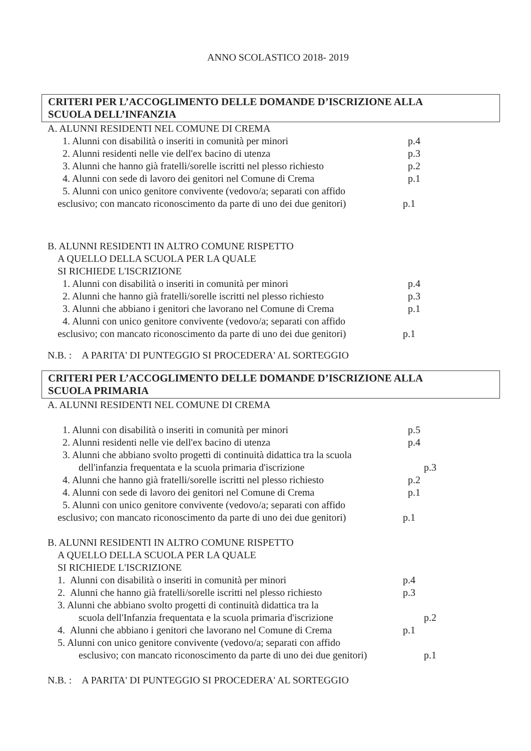ANNO SCOLASTICO 2018- 2019
CRITERI PER L’ACCOGLIMENTO DELLE DOMANDE D’ISCRIZIONE ALLA
SCUOLA DELL’INFANZIA
A. ALUNNI RESIDENTI NEL COMUNE DI CREMA
1. Alunni con disabilità o inseriti in comunità per minori p.4
2. Alunni residenti nelle vie dell'ex bacino di utenza p.3
3. Alunni che hanno già fratelli/sorelle iscritti nel plesso richiesto p.2
4. Alunni con sede di lavoro dei genitori nel Comune di Crema p.1
5. Alunni con unico genitore convivente (vedovo/a; separati con affido
esclusivo; con mancato riconoscimento da parte di uno dei due genitori) p.1
B. ALUNNI RESIDENTI IN ALTRO COMUNE RISPETTO
A QUELLO DELLA SCUOLA PER LA QUALE
SI RICHIEDE L'ISCRIZIONE
1. Alunni con disabilità o inseriti in comunità per minori p.4
2. Alunni che hanno già fratelli/sorelle iscritti nel plesso richiesto p.3
3. Alunni che abbiano i genitori che lavorano nel Comune di Crema p.1
4. Alunni con unico genitore convivente (vedovo/a; separati con affido
esclusivo; con mancato riconoscimento da parte di uno dei due genitori) p.1
N.B. : A PARITA' DI PUNTEGGIO SI PROCEDERA' AL SORTEGGIO
CRITERI PER L’ACCOGLIMENTO DELLE DOMANDE D’ISCRIZIONE ALLA
SCUOLA PRIMARIA
A. ALUNNI RESIDENTI NEL COMUNE DI CREMA
1. Alunni con disabilità o inseriti in comunità per minori p.5
2. Alunni residenti nelle vie dell'ex bacino di utenza p.4
3. Alunni che abbiano svolto progetti di continuità didattica tra la scuola
dell'infanzia frequentata e la scuola primaria d'iscrizione p.3
4. Alunni che hanno già fratelli/sorelle iscritti nel plesso richiesto p.2
4. Alunni con sede di lavoro dei genitori nel Comune di Crema p.1
5. Alunni con unico genitore convivente (vedovo/a; separati con affido
esclusivo; con mancato riconoscimento da parte di uno dei due genitori) p.1
B. ALUNNI RESIDENTI IN ALTRO COMUNE RISPETTO
A QUELLO DELLA SCUOLA PER LA QUALE
SI RICHIEDE L'ISCRIZIONE
1. Alunni con disabilità o inseriti in comunità per minori p.4
2. Alunni che hanno già fratelli/sorelle iscritti nel plesso richiesto p.3
3. Alunni che abbiano svolto progetti di continuità didattica tra la
scuola dell'Infanzia frequentata e la scuola primaria d'iscrizione p.2
4. Alunni che abbiano i genitori che lavorano nel Comune di Crema p.1
5. Alunni con unico genitore convivente (vedovo/a; separati con affido
esclusivo; con mancato riconoscimento da parte di uno dei due genitori) p.1
N.B. : A PARITA' DI PUNTEGGIO SI PROCEDERA' AL SORTEGGIO